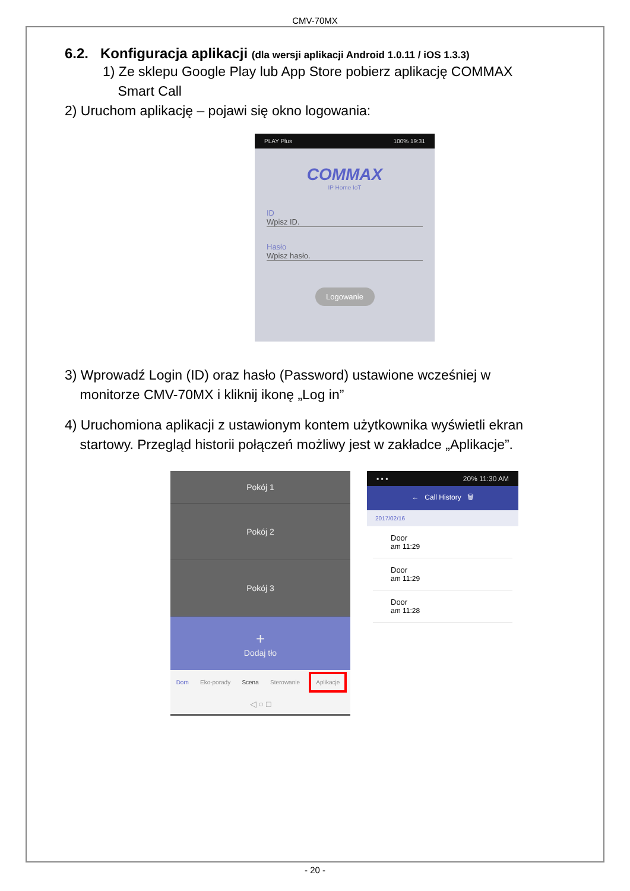CMV-70MX
6.2. Konfiguracja aplikacji (dla wersji aplikacji Android 1.0.11 / iOS 1.3.3)
1) Ze sklepu Google Play lub App Store pobierz aplikację COMMAX
Smart Call
2) Uruchom aplikację – pojawi się okno logowania:
PLAY Plus 100% 19:31
COMMAX
IP Home IoT
ID
Wpisz ID.
Hasło
Wpisz hasło.
Logowanie
3) Wprowadź Login (ID) oraz hasło (Password) ustawione wcześniej w
monitorze CMV-70MX i kliknij ikonę „Log in”
4) Uruchomiona aplikacji z ustawionym kontem użytkownika wyświetli ekran
startowy. Przegląd historii połączeń możliwy jest w zakładce „Aplikacje”.
Pokój 1
Pokój 2
Pokój 3
+
Dodaj tło
Dom Eko-porady Scena Sterowanie Aplikacje
◁ ○ □
▪ ▪ ▪ 20% 11:30 AM
← Call History 🗑
2017/02/16
Door
am 11:29
Door
am 11:29
Door
am 11:28
- 20 -